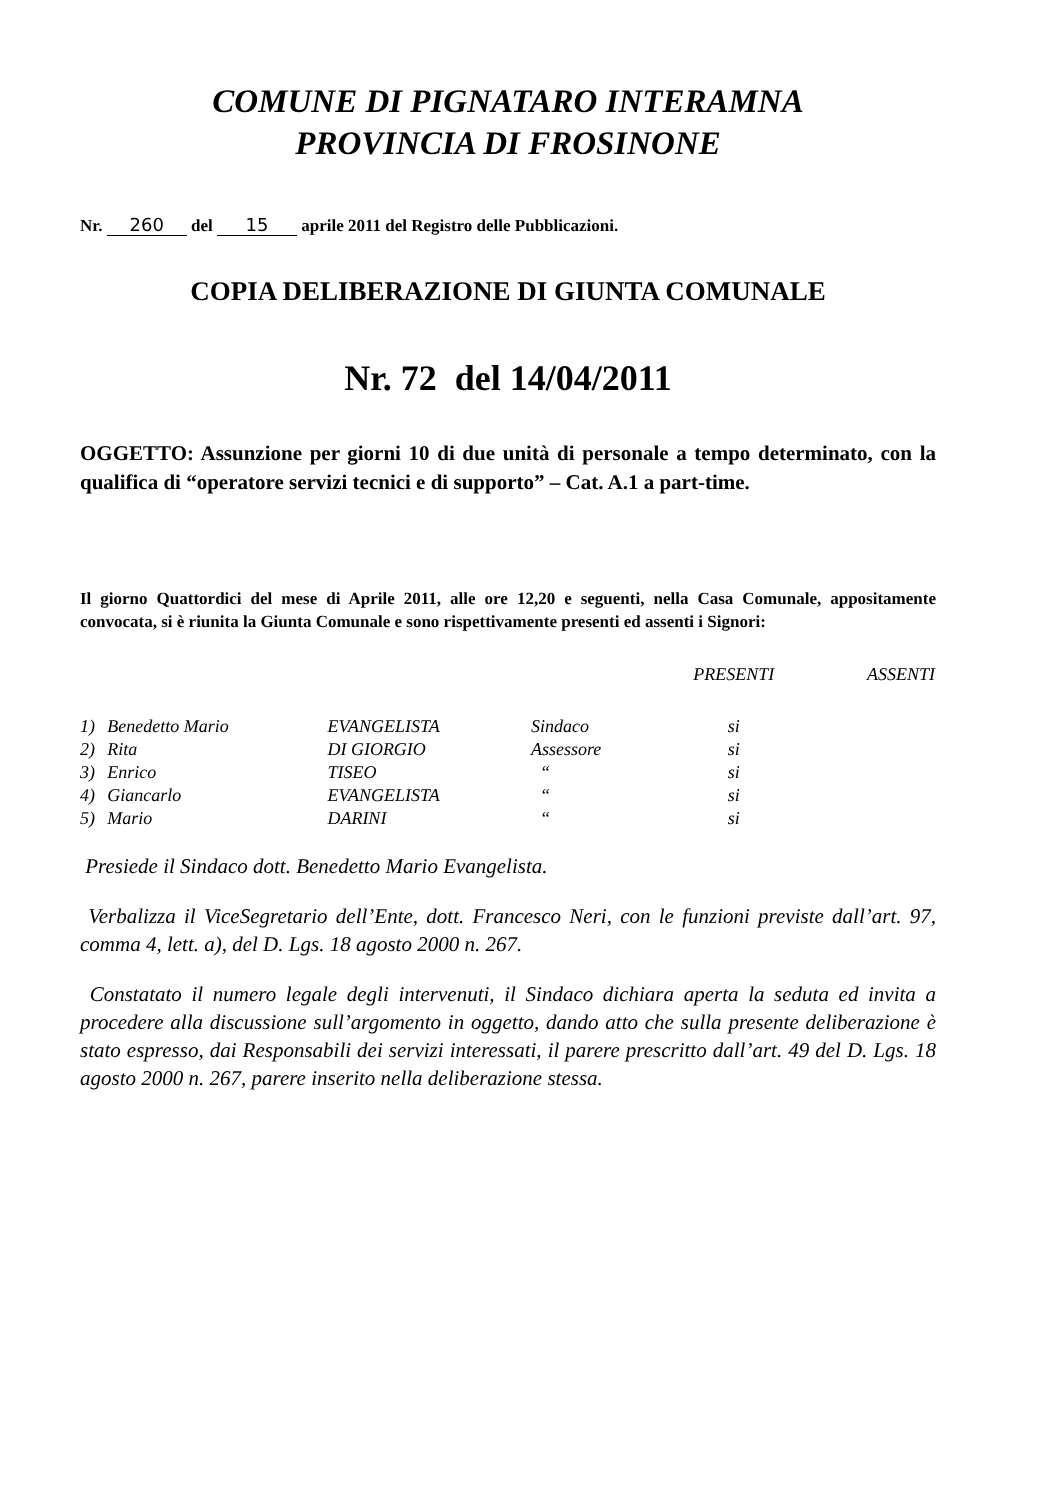COMUNE DI PIGNATARO INTERAMNA
PROVINCIA DI FROSINONE
Nr. 260 del 15 aprile 2011 del Registro delle Pubblicazioni.
COPIA DELIBERAZIONE DI GIUNTA COMUNALE
Nr. 72 del 14/04/2011
OGGETTO: Assunzione per giorni 10 di due unità di personale a tempo determinato, con la qualifica di “operatore servizi tecnici e di supporto” – Cat. A.1 a part-time.
Il giorno Quattordici del mese di Aprile 2011, alle ore 12,20 e seguenti, nella Casa Comunale, appositamente convocata, si è riunita la Giunta Comunale e sono rispettivamente presenti ed assenti i Signori:
| | | | | PRESENTI | ASSENTI |
| --- | --- | --- | --- | --- | --- |
| 1) | Benedetto Mario | EVANGELISTA | Sindaco | si | |
| 2) | Rita | DI GIORGIO | Assessore | si | |
| 3) | Enrico | TISEO | “ | si | |
| 4) | Giancarlo | EVANGELISTA | “ | si | |
| 5) | Mario | DARINI | “ | si | |
Presiede il Sindaco dott. Benedetto Mario Evangelista.
Verbalizza il ViceSegretario dell’Ente, dott. Francesco Neri, con le funzioni previste dall’art. 97, comma 4, lett. a), del D. Lgs. 18 agosto 2000 n. 267.
Constatato il numero legale degli intervenuti, il Sindaco dichiara aperta la seduta ed invita a procedere alla discussione sull’argomento in oggetto, dando atto che sulla presente deliberazione è stato espresso, dai Responsabili dei servizi interessati, il parere prescritto dall’art. 49 del D. Lgs. 18 agosto 2000 n. 267, parere inserito nella deliberazione stessa.